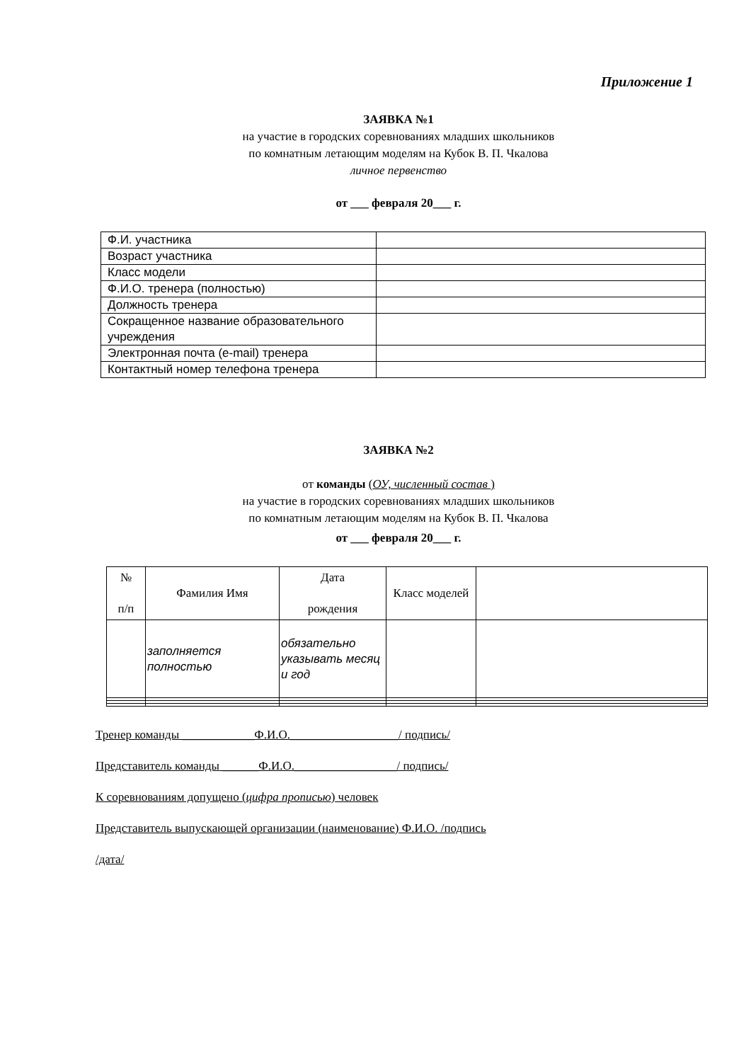Приложение 1
ЗАЯВКА №1
на участие в городских соревнованиях младших школьников
по комнатным летающим моделям на Кубок В. П. Чкалова
личное первенство
от ___ февраля 20___ г.
| Ф.И. участника | |
| Возраст участника | |
| Класс модели | |
| Ф.И.О. тренера (полностью) | |
| Должность тренера | |
| Сокращенное название образовательного учреждения | |
| Электронная почта (e-mail) тренера | |
| Контактный номер телефона тренера | |
ЗАЯВКА №2
от команды (ОУ, численный состав )
на участие в городских соревнованиях младших школьников
по комнатным летающим моделям на Кубок В. П. Чкалова
от ___ февраля 20___ г.
| № п/п | Фамилия Имя | Дата рождения | Класс моделей | |
| | заполняется полностью | обязательно указывать месяц и год | | |
Тренер команды ____________Ф.И.О.__________________/ подпись/
Представитель команды ______Ф.И.О._________________/ подпись/
К соревнованиям допущено (цифра прописью) человек
Представитель выпускающей организации (наименование) Ф.И.О. /подпись
/дата/